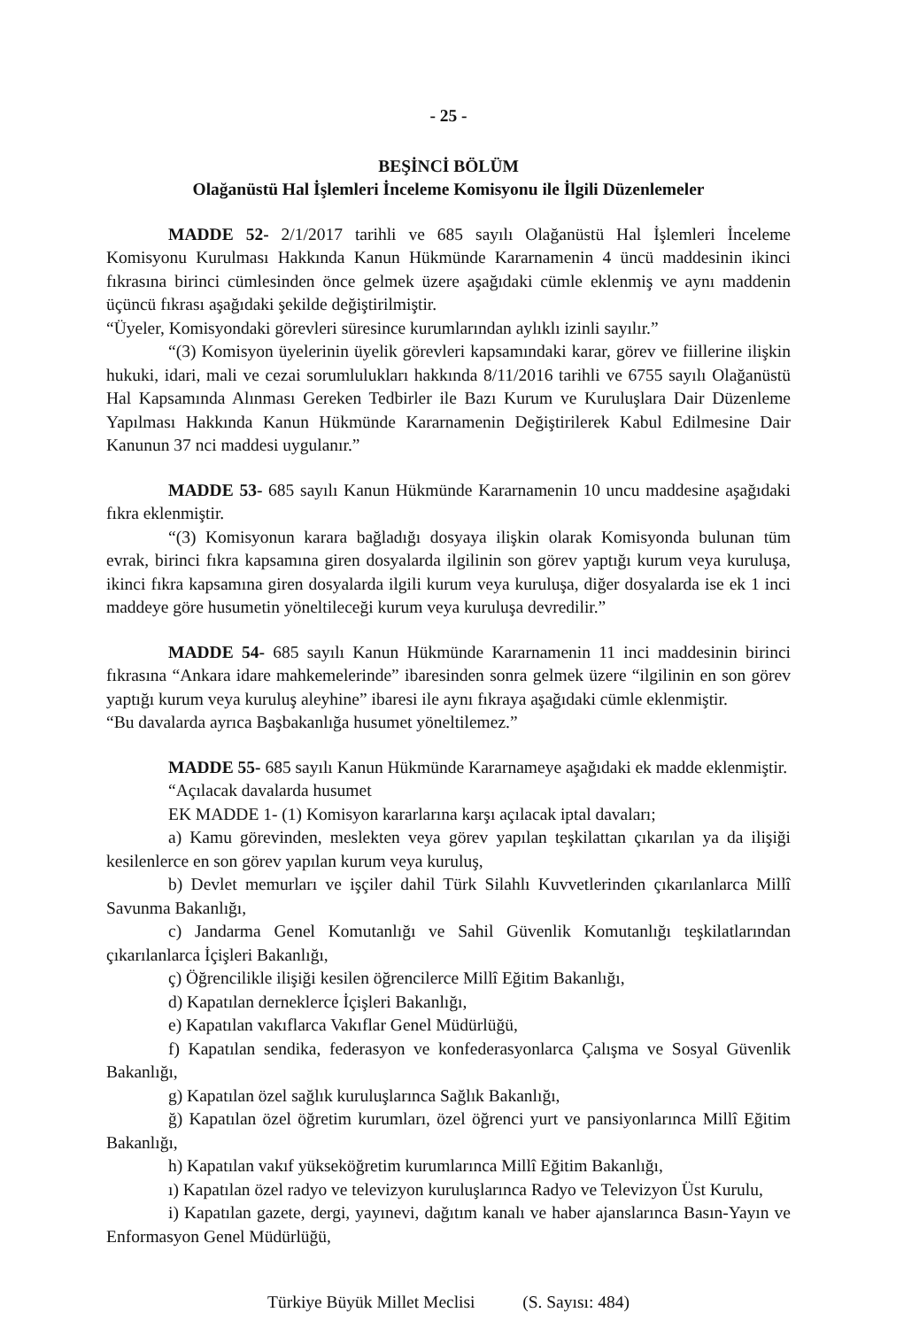- 25 -
BEŞİNCİ BÖLÜM
Olağanüstü Hal İşlemleri İnceleme Komisyonu ile İlgili Düzenlemeler
MADDE 52- 2/1/2017 tarihli ve 685 sayılı Olağanüstü Hal İşlemleri İnceleme Komisyonu Kurulması Hakkında Kanun Hükmünde Kararnamenin 4 üncü maddesinin ikinci fıkrasına birinci cümlesinden önce gelmek üzere aşağıdaki cümle eklenmiş ve aynı maddenin üçüncü fıkrası aşağıdaki şekilde değiştirilmiştir.
“Üyeler, Komisyondaki görevleri süresince kurumlarından aylıklı izinli sayılır.”
“(3) Komisyon üyelerinin üyelik görevleri kapsamındaki karar, görev ve fiillerine ilişkin hukuki, idari, mali ve cezai sorumlulukları hakkında 8/11/2016 tarihli ve 6755 sayılı Olağanüstü Hal Kapsamında Alınması Gereken Tedbirler ile Bazı Kurum ve Kuruluşlara Dair Düzenleme Yapılması Hakkında Kanun Hükmünde Kararnamenin Değiştirilerek Kabul Edilmesine Dair Kanunun 37 nci maddesi uygulanır.”
MADDE 53- 685 sayılı Kanun Hükmünde Kararnamenin 10 uncu maddesine aşağıdaki fıkra eklenmiştir.
“(3) Komisyonun karara bağladığı dosyaya ilişkin olarak Komisyonda bulunan tüm evrak, birinci fıkra kapsamına giren dosyalarda ilgilinin son görev yaptığı kurum veya kuruluşa, ikinci fıkra kapsamına giren dosyalarda ilgili kurum veya kuruluşa, diğer dosyalarda ise ek 1 inci maddeye göre husumetin yöneltileceği kurum veya kuruluşa devredilir.”
MADDE 54- 685 sayılı Kanun Hükmünde Kararnamenin 11 inci maddesinin birinci fıkrasına “Ankara idare mahkemelerinde” ibaresinden sonra gelmek üzere “ilgilinin en son görev yaptığı kurum veya kuruluş aleyhine” ibaresi ile aynı fıkraya aşağıdaki cümle eklenmiştir.
“Bu davalarda ayrıca Başbakanlığa husumet yöneltilemez.”
MADDE 55- 685 sayılı Kanun Hükmünde Kararnameye aşağıdaki ek madde eklenmiştir.
“Açılacak davalarda husumet
EK MADDE 1- (1) Komisyon kararlarına karşı açılacak iptal davaları;
a) Kamu görevinden, meslekten veya görev yapılan teşkilattan çıkarılan ya da ilişiği kesilenlerce en son görev yapılan kurum veya kuruluş,
b) Devlet memurları ve işçiler dahil Türk Silahlı Kuvvetlerinden çıkarılanlarca Millî Savunma Bakanlığı,
c) Jandarma Genel Komutanlığı ve Sahil Güvenlik Komutanlığı teşkilatlarından çıkarılanlarca İçişleri Bakanlığı,
ç) Öğrencilikle ilişiği kesilen öğrencilerce Millî Eğitim Bakanlığı,
d) Kapatılan derneklerce İçişleri Bakanlığı,
e) Kapatılan vakıflarca Vakıflar Genel Müdürlüğü,
f) Kapatılan sendika, federasyon ve konfederasyonlarca Çalışma ve Sosyal Güvenlik Bakanlığı,
g) Kapatılan özel sağlık kuruluşlarınca Sağlık Bakanlığı,
ğ) Kapatılan özel öğretim kurumları, özel öğrenci yurt ve pansiyonlarınca Millî Eğitim Bakanlığı,
h) Kapatılan vakıf yükseköğretim kurumlarınca Millî Eğitim Bakanlığı,
ı) Kapatılan özel radyo ve televizyon kuruluşlarınca Radyo ve Televizyon Üst Kurulu,
i) Kapatılan gazete, dergi, yayınevi, dağıtım kanalı ve haber ajanslarınca Basın-Yayın ve Enformasyon Genel Müdürlüğü,
Türkiye Büyük Millet Meclisi (S. Sayısı: 484)